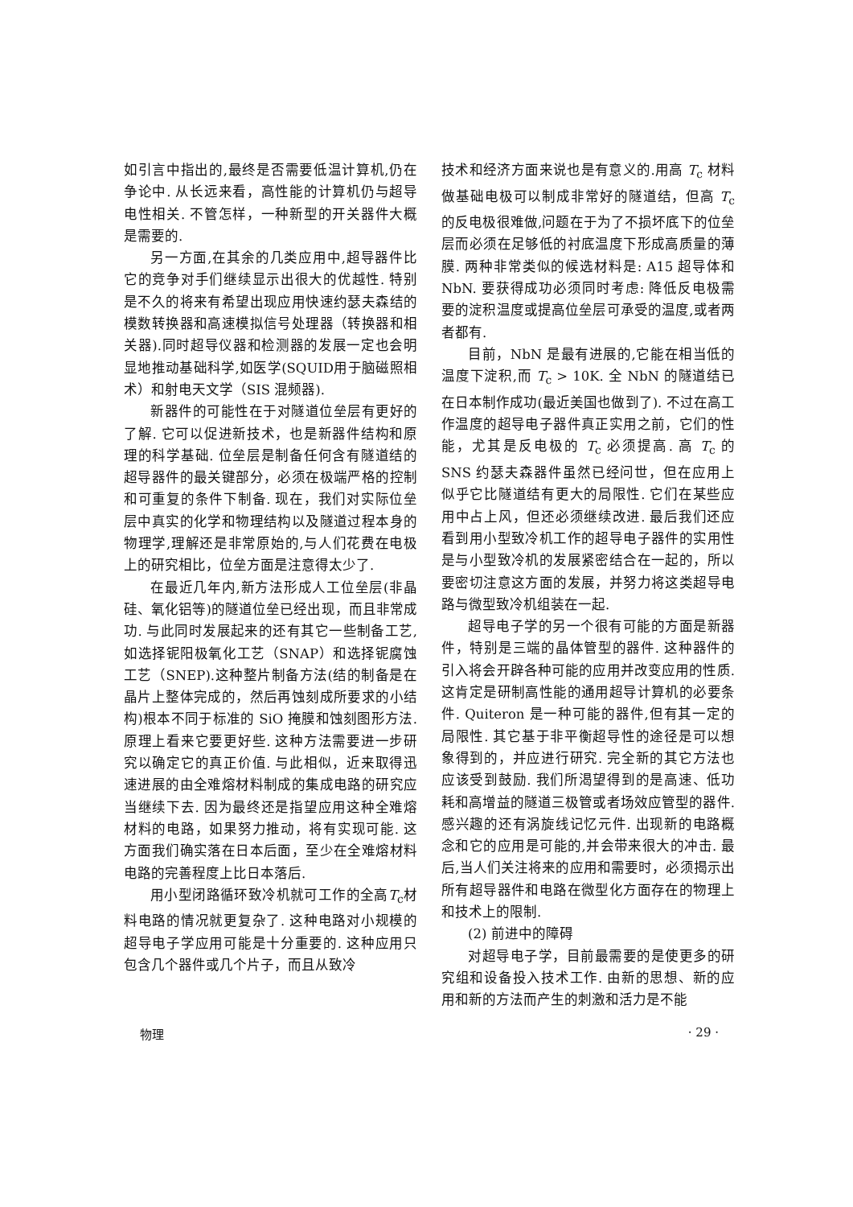如引言中指出的,最终是否需要低温计算机,仍在争论中. 从长远来看，高性能的计算机仍与超导电性相关. 不管怎样，一种新型的开关器件大概是需要的.
另一方面,在其余的几类应用中,超导器件比它的竞争对手们继续显示出很大的优越性. 特别是不久的将来有希望出现应用快速约瑟夫森结的模数转换器和高速模拟信号处理器（转换器和相关器).同时超导仪器和检测器的发展一定也会明显地推动基础科学,如医学(SQUID用于脑磁照相术）和射电天文学（SIS 混频器).
新器件的可能性在于对隧道位垒层有更好的了解. 它可以促进新技术，也是新器件结构和原理的科学基础. 位垒层是制备任何含有隧道结的超导器件的最关键部分，必须在极端严格的控制和可重复的条件下制备. 现在，我们对实际位垒层中真实的化学和物理结构以及隧道过程本身的物理学,理解还是非常原始的,与人们花费在电极上的研究相比，位垒方面是注意得太少了.
在最近几年内,新方法形成人工位垒层(非晶硅、氧化铝等)的隧道位垒已经出现，而且非常成功. 与此同时发展起来的还有其它一些制备工艺,如选择铌阳极氧化工艺（SNAP）和选择铌腐蚀工艺（SNEP).这种整片制备方法(结的制备是在晶片上整体完成的，然后再蚀刻成所要求的小结构)根本不同于标准的 SiO 掩膜和蚀刻图形方法. 原理上看来它要更好些. 这种方法需要进一步研究以确定它的真正价值. 与此相似，近来取得迅速进展的由全难熔材料制成的集成电路的研究应当继续下去. 因为最终还是指望应用这种全难熔材料的电路，如果努力推动，将有实现可能. 这方面我们确实落在日本后面，至少在全难熔材料电路的完善程度上比日本落后.
用小型闭路循环致冷机就可工作的全高T<sub>c</sub>材料电路的情况就更复杂了. 这种电路对小规模的超导电子学应用可能是十分重要的. 这种应用只包含几个器件或几个片子，而且从致冷
技术和经济方面来说也是有意义的.用高 T<sub>c</sub> 材料做基础电极可以制成非常好的隧道结，但高 T<sub>c</sub> 的反电极很难做,问题在于为了不损坏底下的位垒层而必须在足够低的衬底温度下形成高质量的薄膜. 两种非常类似的候选材料是: A15 超导体和 NbN. 要获得成功必须同时考虑: 降低反电极需要的淀积温度或提高位垒层可承受的温度,或者两者都有.
目前，NbN 是最有进展的,它能在相当低的温度下淀积,而 T<sub>c</sub> > 10K. 全 NbN 的隧道结已在日本制作成功(最近美国也做到了). 不过在高工作温度的超导电子器件真正实用之前，它们的性能，尤其是反电极的 T<sub>c</sub> 必须提高. 高 T<sub>c</sub> 的 SNS 约瑟夫森器件虽然已经问世，但在应用上似乎它比隧道结有更大的局限性. 它们在某些应用中占上风，但还必须继续改进. 最后我们还应看到用小型致冷机工作的超导电子器件的实用性是与小型致冷机的发展紧密结合在一起的，所以要密切注意这方面的发展，并努力将这类超导电路与微型致冷机组装在一起.
超导电子学的另一个很有可能的方面是新器件，特别是三端的晶体管型的器件. 这种器件的引入将会开辟各种可能的应用并改变应用的性质. 这肯定是研制高性能的通用超导计算机的必要条件. Quiteron 是一种可能的器件,但有其一定的局限性. 其它基于非平衡超导性的途径是可以想象得到的，并应进行研究. 完全新的其它方法也应该受到鼓励. 我们所渴望得到的是高速、低功耗和高增益的隧道三极管或者场效应管型的器件. 感兴趣的还有涡旋线记忆元件. 出现新的电路概念和它的应用是可能的,并会带来很大的冲击. 最后,当人们关注将来的应用和需要时，必须揭示出所有超导器件和电路在微型化方面存在的物理上和技术上的限制.
(2) 前进中的障碍
对超导电子学，目前最需要的是使更多的研究组和设备投入技术工作. 由新的思想、新的应用和新的方法而产生的刺激和活力是不能
物理 · 29 ·